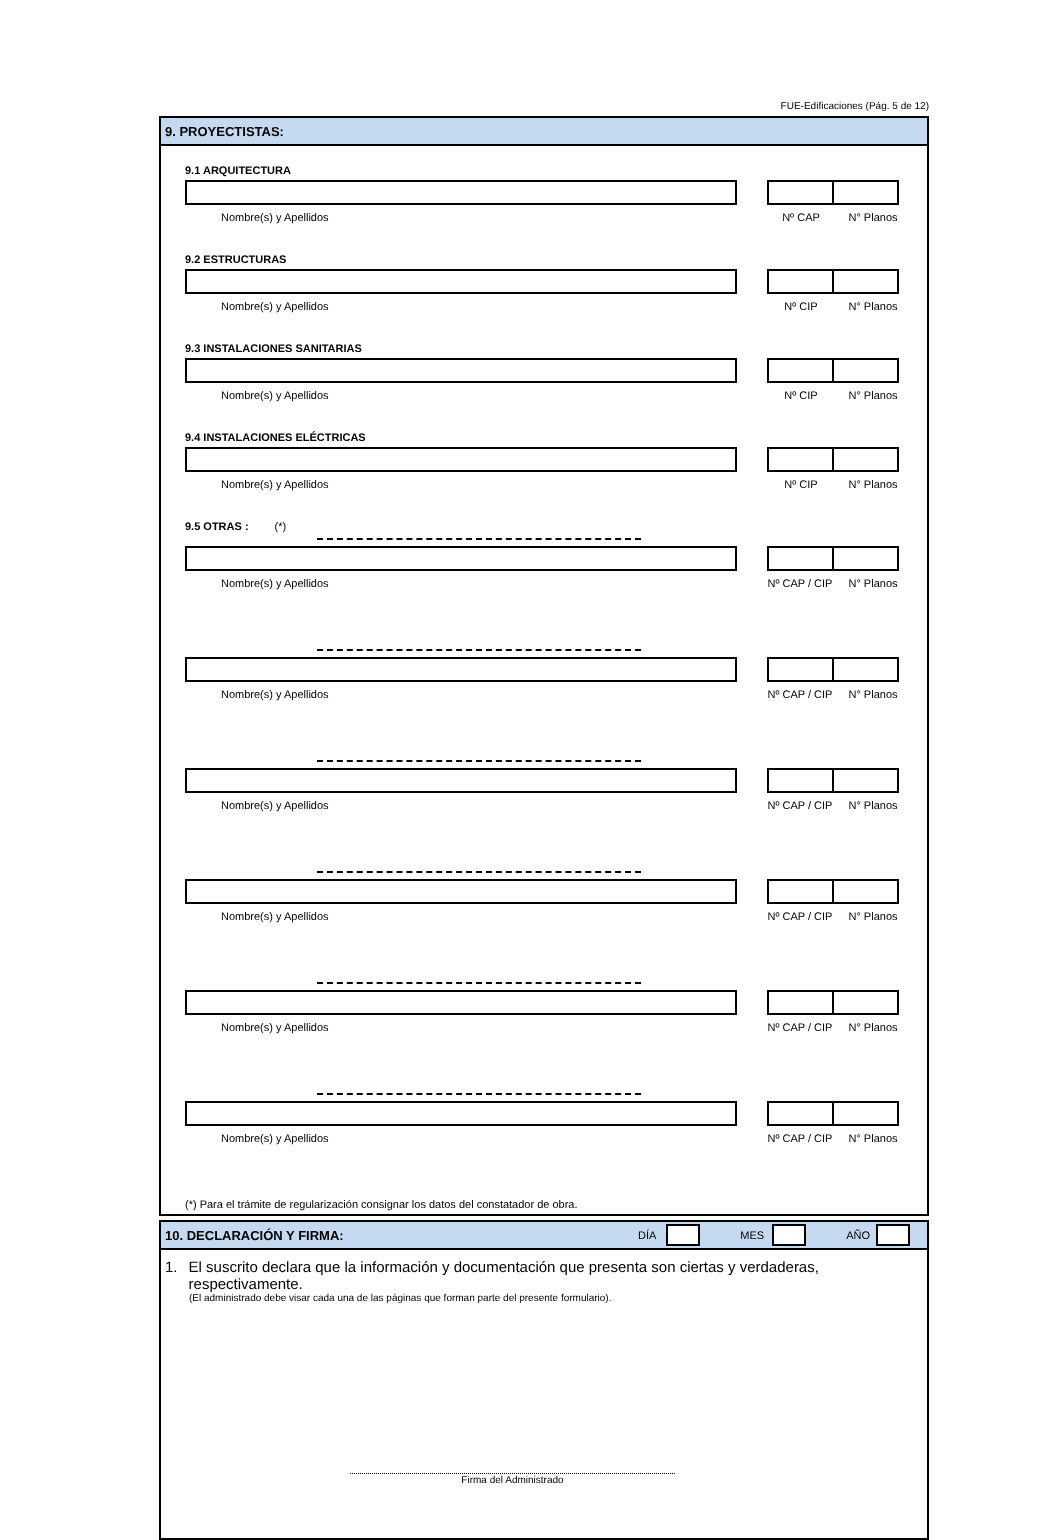FUE-Edificaciones (Pág. 5 de 12)
9. PROYECTISTAS:
9.1 ARQUITECTURA
Nombre(s) y Apellidos Nº CAP N° Planos
9.2 ESTRUCTURAS
Nombre(s) y Apellidos Nº CIP N° Planos
9.3 INSTALACIONES SANITARIAS
Nombre(s) y Apellidos Nº CIP N° Planos
9.4 INSTALACIONES ELÉCTRICAS
Nombre(s) y Apellidos Nº CIP N° Planos
9.5 OTRAS : (*)
Nombre(s) y Apellidos Nº CAP / CIP N° Planos
Nombre(s) y Apellidos Nº CAP / CIP N° Planos
Nombre(s) y Apellidos Nº CAP / CIP N° Planos
Nombre(s) y Apellidos Nº CAP / CIP N° Planos
Nombre(s) y Apellidos Nº CAP / CIP N° Planos
Nombre(s) y Apellidos Nº CAP / CIP N° Planos
(*) Para el trámite de regularización consignar los datos del constatador de obra.
10. DECLARACIÓN Y FIRMA: DÍA MES AÑO
1. El suscrito declara que la información y documentación que presenta son ciertas y verdaderas, respectivamente.
(El administrado debe visar cada una de las páginas que forman parte del presente formulario).
Firma del Administrado